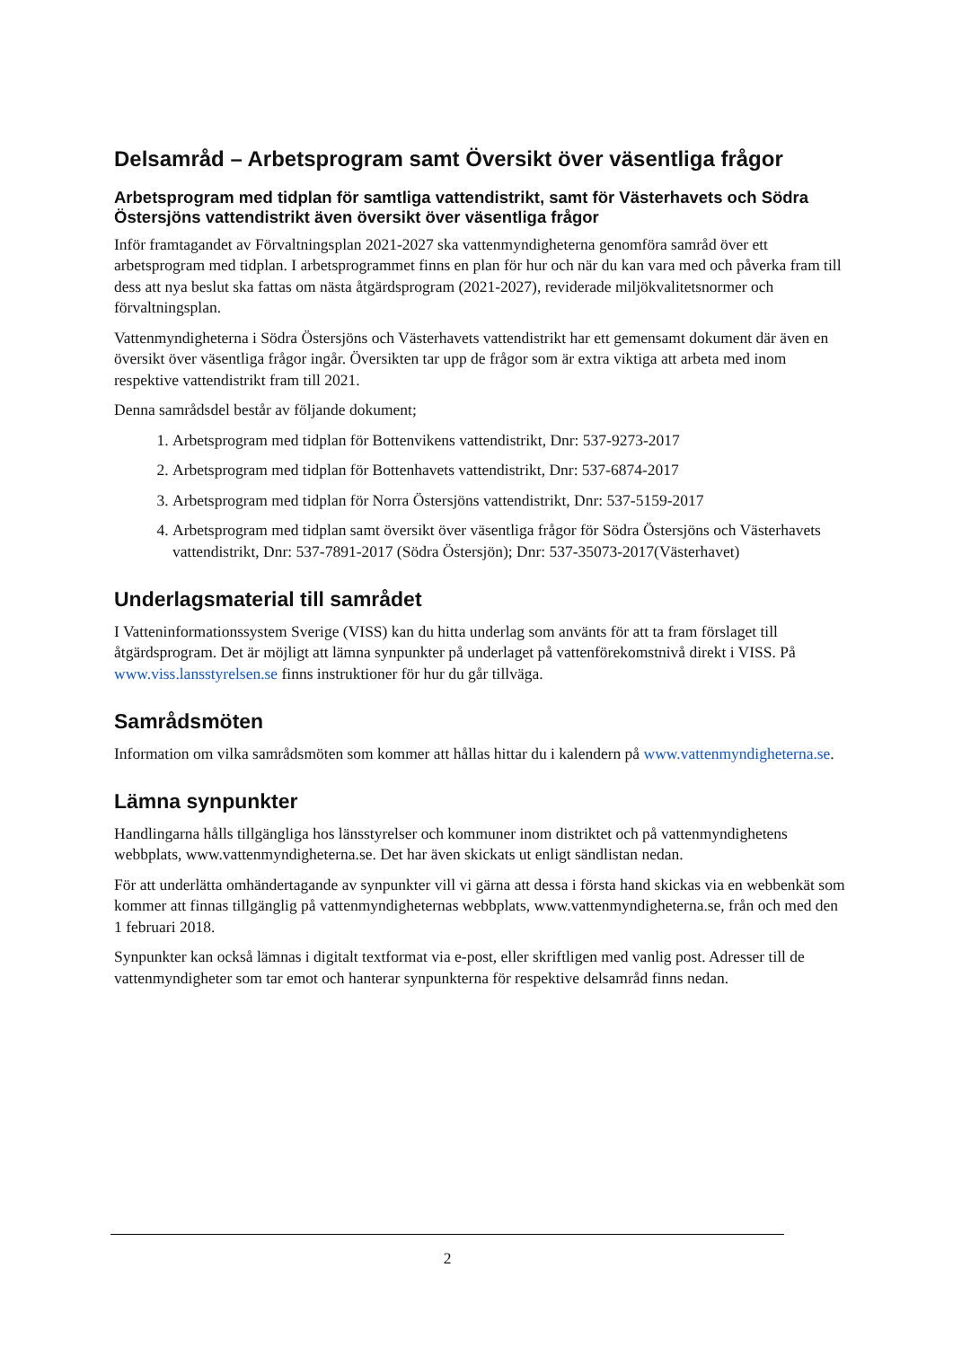Delsamråd – Arbetsprogram samt Översikt över väsentliga frågor
Arbetsprogram med tidplan för samtliga vattendistrikt, samt för Västerhavets och Södra Östersjöns vattendistrikt även översikt över väsentliga frågor
Inför framtagandet av Förvaltningsplan 2021-2027 ska vattenmyndigheterna genomföra samråd över ett arbetsprogram med tidplan. I arbetsprogrammet finns en plan för hur och när du kan vara med och påverka fram till dess att nya beslut ska fattas om nästa åtgärdsprogram (2021-2027), reviderade miljökvalitetsnormer och förvaltningsplan.
Vattenmyndigheterna i Södra Östersjöns och Västerhavets vattendistrikt har ett gemensamt dokument där även en översikt över väsentliga frågor ingår. Översikten tar upp de frågor som är extra viktiga att arbeta med inom respektive vattendistrikt fram till 2021.
Denna samrådsdel består av följande dokument;
1. Arbetsprogram med tidplan för Bottenvikens vattendistrikt, Dnr: 537-9273-2017
2. Arbetsprogram med tidplan för Bottenhavets vattendistrikt, Dnr: 537-6874-2017
3. Arbetsprogram med tidplan för Norra Östersjöns vattendistrikt, Dnr: 537-5159-2017
4. Arbetsprogram med tidplan samt översikt över väsentliga frågor för Södra Östersjöns och Västerhavets vattendistrikt, Dnr: 537-7891-2017 (Södra Östersjön); Dnr: 537-35073-2017(Västerhavet)
Underlagsmaterial till samrådet
I Vatteninformationssystem Sverige (VISS) kan du hitta underlag som använts för att ta fram förslaget till åtgärdsprogram. Det är möjligt att lämna synpunkter på underlaget på vattenförekomstnivå direkt i VISS. På www.viss.lansstyrelsen.se finns instruktioner för hur du går tillväga.
Samrådsmöten
Information om vilka samrådsmöten som kommer att hållas hittar du i kalendern på www.vattenmyndigheterna.se.
Lämna synpunkter
Handlingarna hålls tillgängliga hos länsstyrelser och kommuner inom distriktet och på vattenmyndighetens webbplats, www.vattenmyndigheterna.se. Det har även skickats ut enligt sändlistan nedan.
För att underlätta omhändertagande av synpunkter vill vi gärna att dessa i första hand skickas via en webbenkät som kommer att finnas tillgänglig på vattenmyndigheternas webbplats, www.vattenmyndigheterna.se, från och med den 1 februari 2018.
Synpunkter kan också lämnas i digitalt textformat via e-post, eller skriftligen med vanlig post. Adresser till de vattenmyndigheter som tar emot och hanterar synpunkterna för respektive delsamråd finns nedan.
2